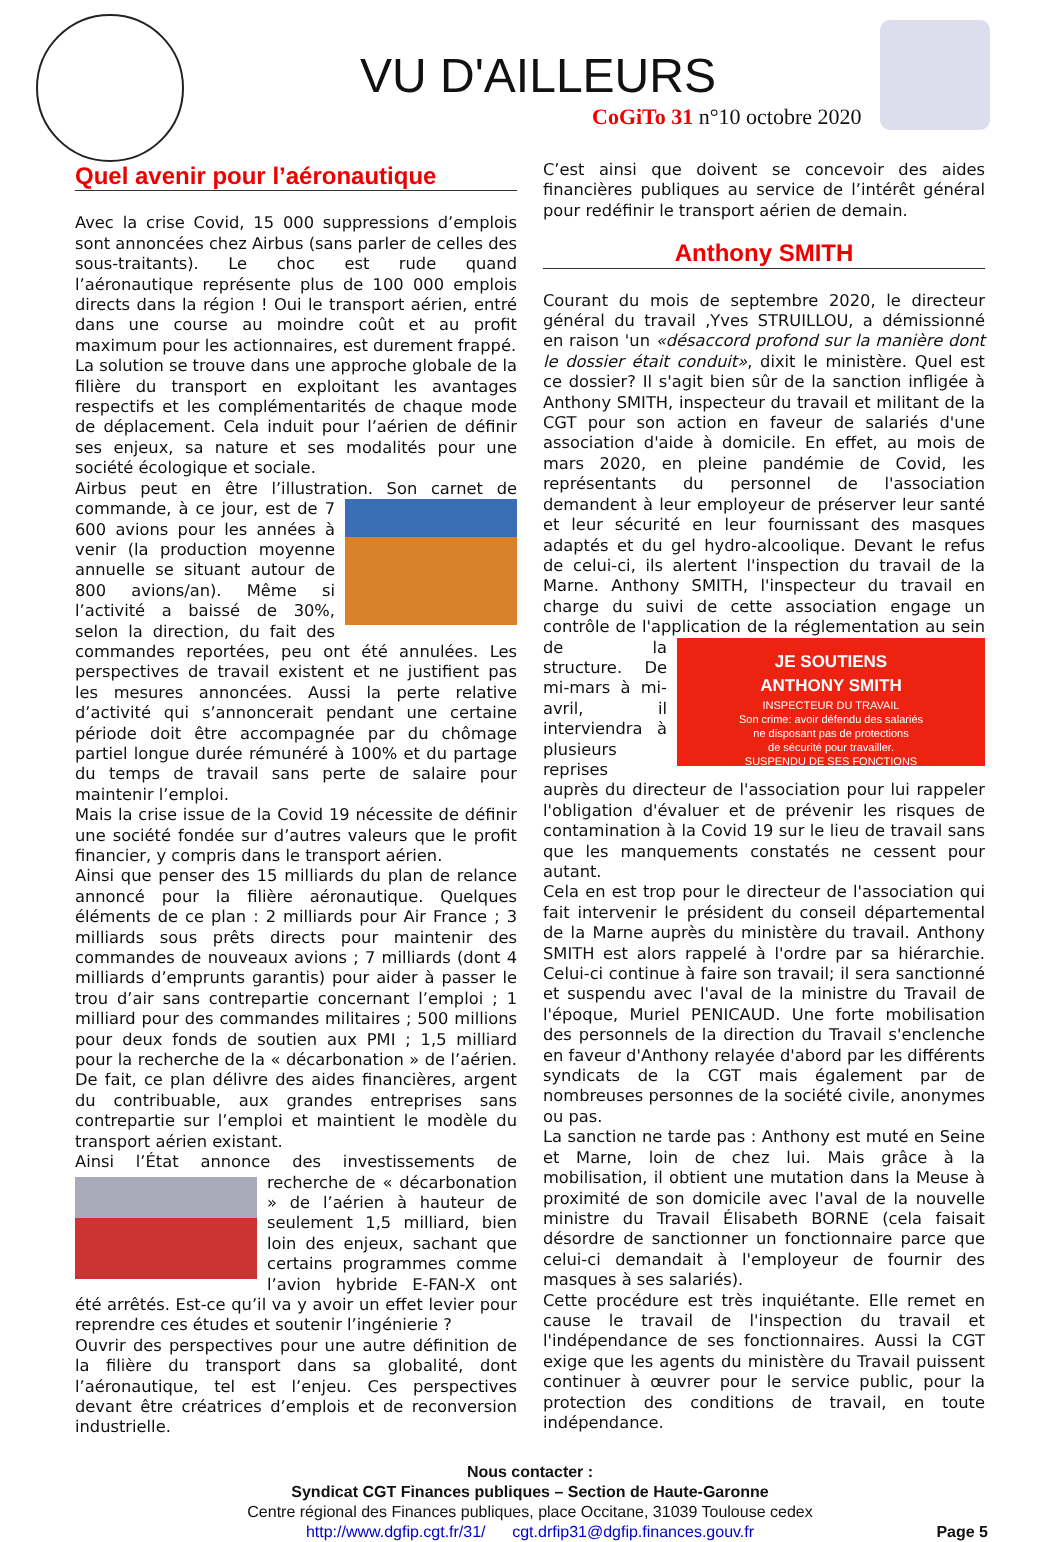VU D'AILLEURS
CoGiTo 31 n°10 octobre 2020
Quel avenir pour l’aéronautique
Avec la crise Covid, 15 000 suppressions d’emplois sont annoncées chez Airbus (sans parler de celles des sous-traitants). Le choc est rude quand l’aéronautique représente plus de 100 000 emplois directs dans la région ! Oui le transport aérien, entré dans une course au moindre coût et au profit maximum pour les actionnaires, est durement frappé.
La solution se trouve dans une approche globale de la filière du transport en exploitant les avantages respectifs et les complémentarités de chaque mode de déplacement. Cela induit pour l’aérien de définir ses enjeux, sa nature et ses modalités pour une société écologique et sociale.
Airbus peut en être l’illustration. Son carnet de commande, à ce jour, est de 7 600 avions pour les années à venir (la production moyenne annuelle se situant autour de 800 avions/an). Même si l’activité a baissé de 30%, selon la direction, du fait des commandes reportées, peu ont été annulées. Les perspectives de travail existent et ne justifient pas les mesures annoncées. Aussi la perte relative d’activité qui s’annoncerait pendant une certaine période doit être accompagnée par du chômage partiel longue durée rémunéré à 100% et du partage du temps de travail sans perte de salaire pour maintenir l’emploi.
Mais la crise issue de la Covid 19 nécessite de définir une société fondée sur d’autres valeurs que le profit financier, y compris dans le transport aérien.
Ainsi que penser des 15 milliards du plan de relance annoncé pour la filière aéronautique. Quelques éléments de ce plan : 2 milliards pour Air France ; 3 milliards sous prêts directs pour maintenir des commandes de nouveaux avions ; 7 milliards (dont 4 milliards d’emprunts garantis) pour aider à passer le trou d’air sans contrepartie concernant l’emploi ; 1 milliard pour des commandes militaires ; 500 millions pour deux fonds de soutien aux PMI ; 1,5 milliard pour la recherche de la « décarbonation » de l’aérien. De fait, ce plan délivre des aides financières, argent du contribuable, aux grandes entreprises sans contrepartie sur l’emploi et maintient le modèle du transport aérien existant.
Ainsi l’État annonce des investissements de recherche de « décarbonation » de l’aérien à hauteur de seulement 1,5 milliard, bien loin des enjeux, sachant que certains programmes comme l’avion hybride E-FAN-X ont été arrêtés. Est-ce qu’il va y avoir un effet levier pour reprendre ces études et soutenir l’ingénierie ?
Ouvrir des perspectives pour une autre définition de la filière du transport dans sa globalité, dont l’aéronautique, tel est l’enjeu. Ces perspectives devant être créatrices d’emplois et de reconversion industrielle.
C’est ainsi que doivent se concevoir des aides financières publiques au service de l’intérêt général pour redéfinir le transport aérien de demain.
Anthony SMITH
Courant du mois de septembre 2020, le directeur général du travail ,Yves STRUILLOU, a démissionné en raison 'un «désaccord profond sur la manière dont le dossier était conduit», dixit le ministère. Quel est ce dossier? Il s'agit bien sûr de la sanction infligée à Anthony SMITH, inspecteur du travail et militant de la CGT pour son action en faveur de salariés d'une association d'aide à domicile. En effet, au mois de mars 2020, en pleine pandémie de Covid, les représentants du personnel de l'association demandent à leur employeur de préserver leur santé et leur sécurité en leur fournissant des masques adaptés et du gel hydro-alcoolique. Devant le refus de celui-ci, ils alertent l'inspection du travail de la Marne. Anthony SMITH, l'inspecteur du travail en charge du suivi de cette association engage un contrôle de l'application de la réglementation JE SOUTIENS
ANTHONY SMITH
INSPECTEUR DU TRAVAIL
Son crime: avoir défendu des salariés
ne disposant pas de protections
de sécurité pour travailler.
SUSPENDU DE SES FONCTIONS au sein de la structure. De mi-mars à mi-avril, il interviendra à plusieurs reprises auprès du directeur de l'association pour lui rappeler l'obligation d'évaluer et de prévenir les risques de contamination à la Covid 19 sur le lieu de travail sans que les manquements constatés ne cessent pour autant.
Cela en est trop pour le directeur de l'association qui fait intervenir le président du conseil départemental de la Marne auprès du ministère du travail. Anthony SMITH est alors rappelé à l'ordre par sa hiérarchie. Celui-ci continue à faire son travail; il sera sanctionné et suspendu avec l'aval de la ministre du Travail de l'époque, Muriel PENICAUD. Une forte mobilisation des personnels de la direction du Travail s'enclenche en faveur d'Anthony relayée d'abord par les différents syndicats de la CGT mais également par de nombreuses personnes de la société civile, anonymes ou pas.
La sanction ne tarde pas : Anthony est muté en Seine et Marne, loin de chez lui. Mais grâce à la mobilisation, il obtient une mutation dans la Meuse à proximité de son domicile avec l'aval de la nouvelle ministre du Travail Élisabeth BORNE (cela faisait désordre de sanctionner un fonctionnaire parce que celui-ci demandait à l'employeur de fournir des masques à ses salariés).
Cette procédure est très inquiétante. Elle remet en cause le travail de l'inspection du travail et l'indépendance de ses fonctionnaires. Aussi la CGT exige que les agents du ministère du Travail puissent continuer à œuvrer pour le service public, pour la protection des conditions de travail, en toute indépendance.
Nous contacter :
Syndicat CGT Finances publiques – Section de Haute-Garonne
Centre régional des Finances publiques, place Occitane, 31039 Toulouse cedex
http://www.dgfip.cgt.fr/31/ cgt.drfip31@dgfip.finances.gouv.fr
Page 5